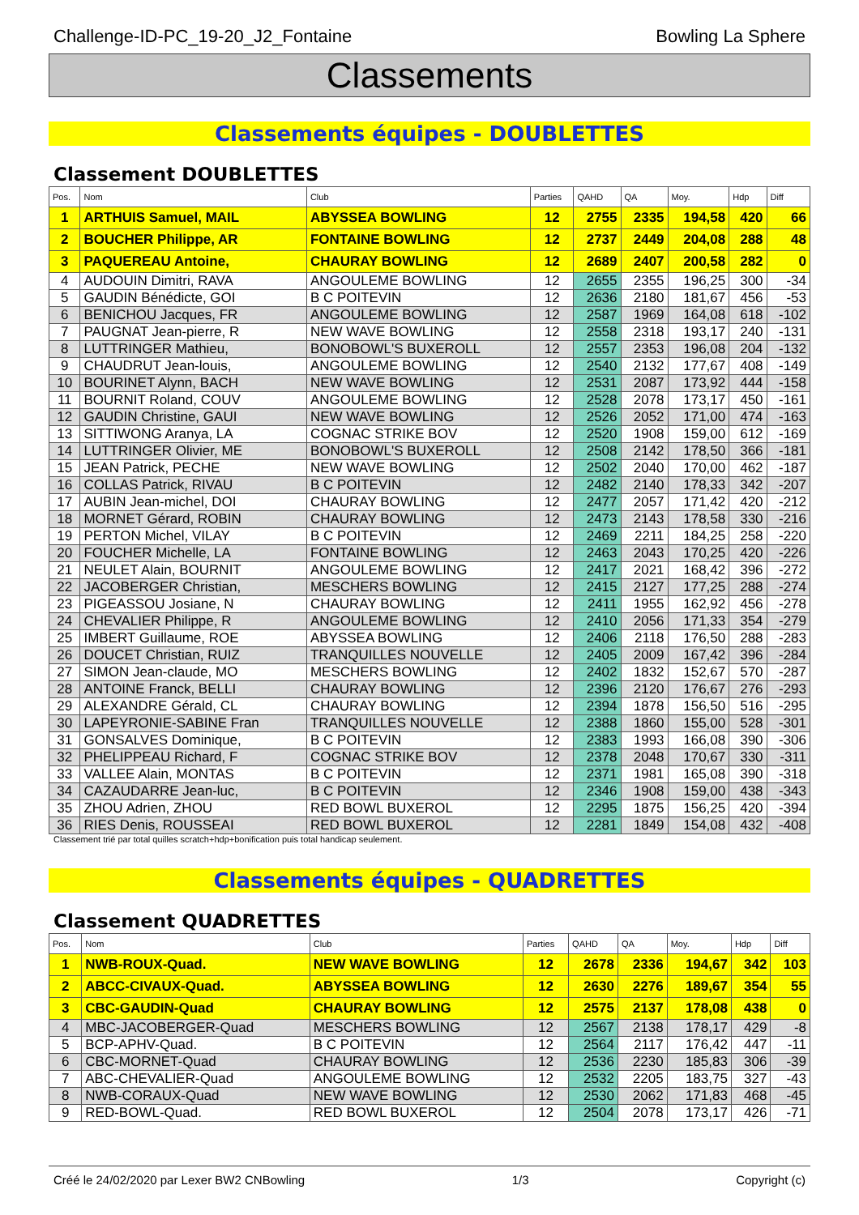Challenge-ID-PC_19-20_J2_Fontaine Bowling La Sphere
Classements
Classements équipes - DOUBLETTES
Classement DOUBLETTES
| Pos. | Nom | Club | Parties | QAHD | QA | Moy. | Hdp | Diff |
| --- | --- | --- | --- | --- | --- | --- | --- | --- |
| 1 | ARTHUIS Samuel, MAIL | ABYSSEA BOWLING | 12 | 2755 | 2335 | 194,58 | 420 | 66 |
| 2 | BOUCHER Philippe, AR | FONTAINE BOWLING | 12 | 2737 | 2449 | 204,08 | 288 | 48 |
| 3 | PAQUEREAU Antoine, | CHAURAY BOWLING | 12 | 2689 | 2407 | 200,58 | 282 | 0 |
| 4 | AUDOUIN Dimitri, RAVA | ANGOULEME BOWLING | 12 | 2655 | 2355 | 196,25 | 300 | -34 |
| 5 | GAUDIN Bénédicte, GOI | B C POITEVIN | 12 | 2636 | 2180 | 181,67 | 456 | -53 |
| 6 | BENICHOU Jacques, FR | ANGOULEME BOWLING | 12 | 2587 | 1969 | 164,08 | 618 | -102 |
| 7 | PAUGNAT Jean-pierre, R | NEW WAVE BOWLING | 12 | 2558 | 2318 | 193,17 | 240 | -131 |
| 8 | LUTTRINGER Mathieu, | BONOBOWL'S BUXEROLL | 12 | 2557 | 2353 | 196,08 | 204 | -132 |
| 9 | CHAUDRUT Jean-louis, | ANGOULEME BOWLING | 12 | 2540 | 2132 | 177,67 | 408 | -149 |
| 10 | BOURINET Alynn, BACH | NEW WAVE BOWLING | 12 | 2531 | 2087 | 173,92 | 444 | -158 |
| 11 | BOURNIT Roland, COUV | ANGOULEME BOWLING | 12 | 2528 | 2078 | 173,17 | 450 | -161 |
| 12 | GAUDIN Christine, GAUI | NEW WAVE BOWLING | 12 | 2526 | 2052 | 171,00 | 474 | -163 |
| 13 | SITTIWONG Aranya, LA | COGNAC STRIKE BOV | 12 | 2520 | 1908 | 159,00 | 612 | -169 |
| 14 | LUTTRINGER Olivier, ME | BONOBOWL'S BUXEROLL | 12 | 2508 | 2142 | 178,50 | 366 | -181 |
| 15 | JEAN Patrick, PECHE | NEW WAVE BOWLING | 12 | 2502 | 2040 | 170,00 | 462 | -187 |
| 16 | COLLAS Patrick, RIVAU | B C POITEVIN | 12 | 2482 | 2140 | 178,33 | 342 | -207 |
| 17 | AUBIN Jean-michel, DOI | CHAURAY BOWLING | 12 | 2477 | 2057 | 171,42 | 420 | -212 |
| 18 | MORNET Gérard, ROBIN | CHAURAY BOWLING | 12 | 2473 | 2143 | 178,58 | 330 | -216 |
| 19 | PERTON Michel, VILAY | B C POITEVIN | 12 | 2469 | 2211 | 184,25 | 258 | -220 |
| 20 | FOUCHER Michelle, LA | FONTAINE BOWLING | 12 | 2463 | 2043 | 170,25 | 420 | -226 |
| 21 | NEULET Alain, BOURNIT | ANGOULEME BOWLING | 12 | 2417 | 2021 | 168,42 | 396 | -272 |
| 22 | JACOBERGER Christian, | MESCHERS BOWLING | 12 | 2415 | 2127 | 177,25 | 288 | -274 |
| 23 | PIGEASSOU Josiane, N | CHAURAY BOWLING | 12 | 2411 | 1955 | 162,92 | 456 | -278 |
| 24 | CHEVALIER Philippe, R | ANGOULEME BOWLING | 12 | 2410 | 2056 | 171,33 | 354 | -279 |
| 25 | IMBERT Guillaume, ROE | ABYSSEA BOWLING | 12 | 2406 | 2118 | 176,50 | 288 | -283 |
| 26 | DOUCET Christian, RUIZ | TRANQUILLES NOUVELLE | 12 | 2405 | 2009 | 167,42 | 396 | -284 |
| 27 | SIMON Jean-claude, MO | MESCHERS BOWLING | 12 | 2402 | 1832 | 152,67 | 570 | -287 |
| 28 | ANTOINE Franck, BELLI | CHAURAY BOWLING | 12 | 2396 | 2120 | 176,67 | 276 | -293 |
| 29 | ALEXANDRE Gérald, CL | CHAURAY BOWLING | 12 | 2394 | 1878 | 156,50 | 516 | -295 |
| 30 | LAPEYRONIE-SABINE Fran | TRANQUILLES NOUVELLE | 12 | 2388 | 1860 | 155,00 | 528 | -301 |
| 31 | GONSALVES Dominique, | B C POITEVIN | 12 | 2383 | 1993 | 166,08 | 390 | -306 |
| 32 | PHELIPPEAU Richard, F | COGNAC STRIKE BOV | 12 | 2378 | 2048 | 170,67 | 330 | -311 |
| 33 | VALLEE Alain, MONTAS | B C POITEVIN | 12 | 2371 | 1981 | 165,08 | 390 | -318 |
| 34 | CAZAUDARRE Jean-luc, | B C POITEVIN | 12 | 2346 | 1908 | 159,00 | 438 | -343 |
| 35 | ZHOU Adrien, ZHOU | RED BOWL BUXEROL | 12 | 2295 | 1875 | 156,25 | 420 | -394 |
| 36 | RIES Denis, ROUSSEAI | RED BOWL BUXEROL | 12 | 2281 | 1849 | 154,08 | 432 | -408 |
Classement trié par total quilles scratch+hdp+bonification puis total handicap seulement.
Classements équipes - QUADRETTES
Classement QUADRETTES
| Pos. | Nom | Club | Parties | QAHD | QA | Moy. | Hdp | Diff |
| --- | --- | --- | --- | --- | --- | --- | --- | --- |
| 1 | NWB-ROUX-Quad. | NEW WAVE BOWLING | 12 | 2678 | 2336 | 194,67 | 342 | 103 |
| 2 | ABCC-CIVAUX-Quad. | ABYSSEA BOWLING | 12 | 2630 | 2276 | 189,67 | 354 | 55 |
| 3 | CBC-GAUDIN-Quad | CHAURAY BOWLING | 12 | 2575 | 2137 | 178,08 | 438 | 0 |
| 4 | MBC-JACOBERGER-Quad | MESCHERS BOWLING | 12 | 2567 | 2138 | 178,17 | 429 | -8 |
| 5 | BCP-APHV-Quad. | B C POITEVIN | 12 | 2564 | 2117 | 176,42 | 447 | -11 |
| 6 | CBC-MORNET-Quad | CHAURAY BOWLING | 12 | 2536 | 2230 | 185,83 | 306 | -39 |
| 7 | ABC-CHEVALIER-Quad | ANGOULEME BOWLING | 12 | 2532 | 2205 | 183,75 | 327 | -43 |
| 8 | NWB-CORAUX-Quad | NEW WAVE BOWLING | 12 | 2530 | 2062 | 171,83 | 468 | -45 |
| 9 | RED-BOWL-Quad. | RED BOWL BUXEROL | 12 | 2504 | 2078 | 173,17 | 426 | -71 |
Créé le 24/02/2020 par Lexer BW2 CNBowling 1/3 Copyright (c)